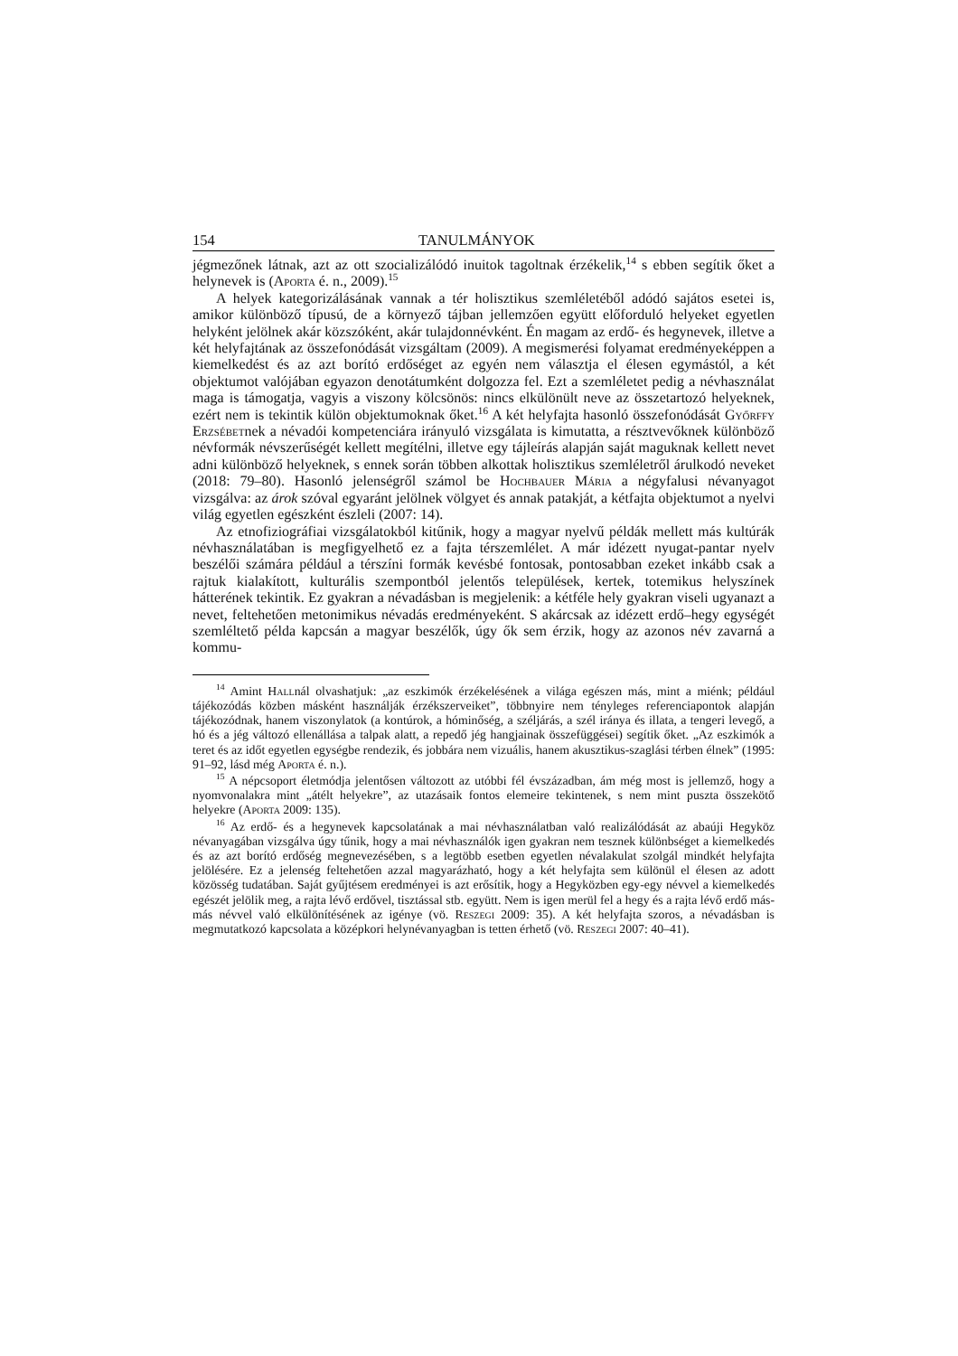154 TANULMÁNYOK
jégmezőnek látnak, azt az ott szocializálódó inuitok tagoltnak érzékelik,<sup>14</sup> s ebben segítik őket a helynevek is (Aporta é. n., 2009).<sup>15</sup>
A helyek kategorizálásának vannak a tér holisztikus szemléletéből adódó sajátos esetei is, amikor különböző típusú, de a környező tájban jellemzően együtt előforduló helyeket egyetlen helyként jelölnek akár közszóként, akár tulajdonnévként. Én magam az erdő- és hegynevek, illetve a két helyfajtának az összefonódását vizsgáltam (2009). A megismerési folyamat eredményeképpen a kiemelkedést és az azt borító erdőséget az egyén nem választja el élesen egymástól, a két objektumot valójában egyazon denotátumként dolgozza fel. Ezt a szemléletet pedig a névhasználat maga is támogatja, vagyis a viszony kölcsönös: nincs elkülönült neve az összetartozó helyeknek, ezért nem is tekintik külön objektumoknak őket.<sup>16</sup> A két helyfajta hasonló összefonódását Győrffy Erzsébetnek a névadói kompetenciára irányuló vizsgálata is kimutatta, a résztvevőknek különböző névformák névszerűségét kellett megítélni, illetve egy tájleírás alapján saját maguknak kellett nevet adni különböző helyeknek, s ennek során többen alkottak holisztikus szemléletről árulkodó neveket (2018: 79–80). Hasonló jelenségről számol be Hochbauer Mária a négyfalusi névanyagot vizsgálva: az árok szóval egyaránt jelölnek völgyet és annak patakját, a kétfajta objektumot a nyelvi világ egyetlen egészként észleli (2007: 14).
Az etnofiziográfiai vizsgálatokból kitűnik, hogy a magyar nyelvű példák mellett más kultúrák névhasználatában is megfigyelhető ez a fajta térszemlélet. A már idézett nyugat-pantar nyelv beszélői számára például a térszíni formák kevésbé fontosak, pontosabban ezeket inkább csak a rajtuk kialakított, kulturális szempontból jelentős települések, kertek, totemikus helyszínek hátterének tekintik. Ez gyakran a névadásban is megjelenik: a kétféle hely gyakran viseli ugyanazt a nevet, feltehetően metonimikus névadás eredményeként. S akárcsak az idézett erdő–hegy egységét szemléltető példa kapcsán a magyar beszélők, úgy ők sem érzik, hogy az azonos név zavarná a kommu-
<sup>14</sup> Amint Hallnál olvashatjuk: „az eszkimók érzékelésének a világa egészen más, mint a miénk; például tájékozódás közben másként használják érzékszerveiket”, többnyire nem tényleges referenciapontok alapján tájékozódnak, hanem viszonylatok (a kontúrok, a hóminőség, a széljárás, a szél iránya és illata, a tengeri levegő, a hó és a jég változó ellenállása a talpak alatt, a repedő jég hangjainak összefüggései) segítik őket. „Az eszkimók a teret és az időt egyetlen egységbe rendezik, és jobbára nem vizuális, hanem akusztikus-szaglási térben élnek” (1995: 91–92, lásd még Aporta é. n.).
<sup>15</sup> A népcsoport életmódja jelentősen változott az utóbbi fél évszázadban, ám még most is jellemző, hogy a nyomvonalakra mint „átélt helyekre”, az utazásaik fontos elemeire tekintenek, s nem mint puszta összekötő helyekre (Aporta 2009: 135).
<sup>16</sup> Az erdő- és a hegynevek kapcsolatának a mai névhasználatban való realizálódását az abaúji Hegyköz névanyagában vizsgálva úgy tűnik, hogy a mai névhasználók igen gyakran nem tesznek különbséget a kiemelkedés és az azt borító erdőség megnevezésében, s a legtöbb esetben egyetlen névalakulat szolgál mindkét helyfajta jelölésére. Ez a jelenség feltehetően azzal magyarázható, hogy a két helyfajta sem különül el élesen az adott közösség tudatában. Saját gyűjtésem eredményei is azt erősítik, hogy a Hegyközben egy-egy névvel a kiemelkedés egészét jelölik meg, a rajta lévő erdővel, tisztással stb. együtt. Nem is igen merül fel a hegy és a rajta lévő erdő más-más névvel való elkülönítésének az igénye (vö. Reszegi 2009: 35). A két helyfajta szoros, a névadásban is megmutatkozó kapcsolata a középkori helynévanyagban is tetten érhető (vö. Reszegi 2007: 40–41).